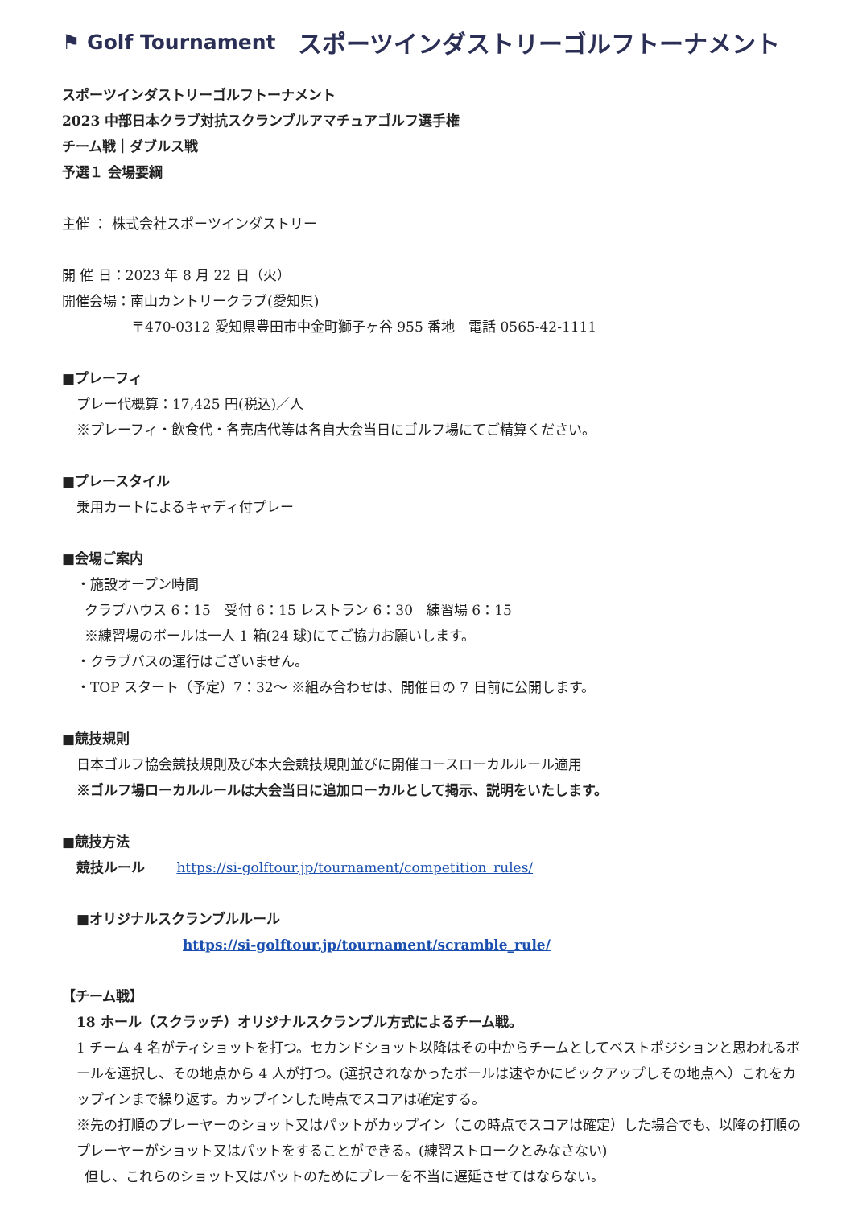⚑ Golf Tournament スポーツインダストリーゴルフトーナメント
スポーツインダストリーゴルフトーナメント
2023 中部日本クラブ対抗スクランブルアマチュアゴルフ選手権
チーム戦｜ダブルス戦
予選１ 会場要綱
主催 ： 株式会社スポーツインダストリー
開 催 日：2023 年 8 月 22 日（火）
開催会場：南山カントリークラブ(愛知県)
〒470-0312 愛知県豊田市中金町獅子ヶ谷 955 番地　電話 0565-42-1111
■プレーフィ
プレー代概算：17,425 円(税込)／人
※プレーフィ・飲食代・各売店代等は各自大会当日にゴルフ場にてご精算ください。
■プレースタイル
乗用カートによるキャディ付プレー
■会場ご案内
・施設オープン時間
クラブハウス 6：15　受付 6：15 レストラン 6：30　練習場 6：15
※練習場のボールは一人 1 箱(24 球)にてご協力お願いします。
・クラブバスの運行はございません。
・TOP スタート（予定）7：32～ ※組み合わせは、開催日の 7 日前に公開します。
■競技規則
日本ゴルフ協会競技規則及び本大会競技規則並びに開催コースローカルルール適用
※ゴルフ場ローカルルールは大会当日に追加ローカルとして掲示、説明をいたします。
■競技方法
競技ルール　　 https://si-golftour.jp/tournament/competition_rules/
■オリジナルスクランブルルール
https://si-golftour.jp/tournament/scramble_rule/
【チーム戦】
18 ホール（スクラッチ）オリジナルスクランブル方式によるチーム戦。
1 チーム 4 名がティショットを打つ。セカンドショット以降はその中からチームとしてベストポジションと思われるボールを選択し、その地点から 4 人が打つ。(選択されなかったボールは速やかにピックアップしその地点へ）これをカップインまで繰り返す。カップインした時点でスコアは確定する。
※先の打順のプレーヤーのショット又はパットがカップイン（この時点でスコアは確定）した場合でも、以降の打順のプレーヤーがショット又はパットをすることができる。(練習ストロークとみなさない)
但し、これらのショット又はパットのためにプレーを不当に遅延させてはならない。